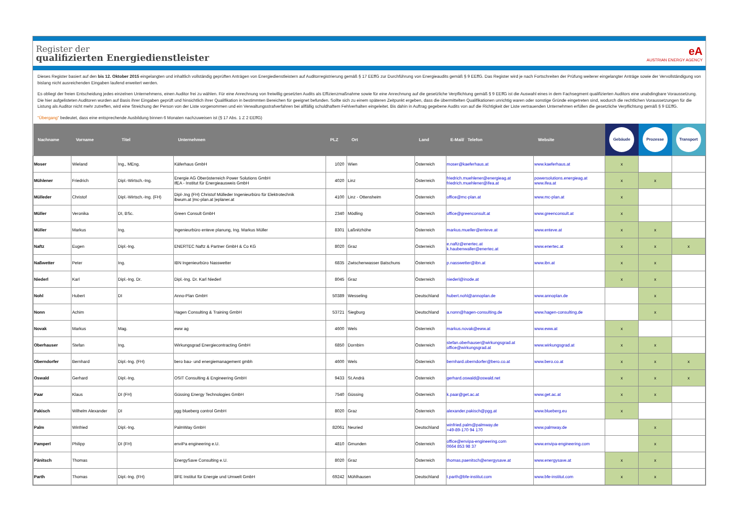Register der
qualifizierten Energiedienstleister
eA
AUSTRIAN ENERGY AGENCY
Dieses Register basiert auf den bis 12. Oktober 2015 eingelangten und inhaltlich vollständig geprüften Anträgen von Energiedienstleistern auf Auditorregistrierung gemäß § 17 EEffG zur Durchführung von Energieaudits gemäß § 9 EEffG. Das Register wird je nach Fortschreiten der Prüfung weiterer eingelangter Anträge sowie der Vervollständigung von bislang nicht ausreichenden Eingaben laufend erweitert werden.
Es obliegt der freien Entscheidung jedes einzelnen Unternehmens, einen Auditor frei zu wählen. Für eine Anrechnung von freiwillig gesetzten Audits als Effizienzmaßnahme sowie für eine Anrechnung auf die gesetzliche Verpflichtung gemäß § 9 EEffG ist die Auswahl eines in dem Fachsegment qualifizierten Auditors eine unabdingbare Voraussetzung. Die hier aufgelisteten Auditoren wurden auf Basis ihrer Eingaben geprüft und hinsichtlich ihrer Qualifikation in bestimmten Bereichen für geeignet befunden. Sollte sich zu einem späteren Zeitpunkt ergeben, dass die übermittelten Qualifikationen unrichtig waren oder sonstige Gründe eingetreten sind, wodurch die rechtlichen Voraussetzungen für die Listung als Auditor nicht mehr zutreffen, wird eine Streichung der Person von der Liste vorgenommen und ein Verwaltungsstrafverfahren bei allfällig schuldhaftem Fehlverhalten eingeleitet. Bis dahin in Auftrag gegebene Audits von auf die Richtigkeit der Liste vertrauenden Unternehmen erfüllen die gesetzliche Verpflichtung gemäß § 9 EEffG.
"Übergang" bedeutet, dass eine entsprechende Ausbildung binnen 6 Monaten nachzuweisen ist (§ 17 Abs. 1 Z 2 EEffG)
| Nachname | Vorname | Titel | Unternehmen | PLZ | Ort | Land | E-Mail/ Telefon | Website | Gebäude | Prozesse | Transport |
| --- | --- | --- | --- | --- | --- | --- | --- | --- | --- | --- | --- |
| Moser | Wieland | Ing., MEng. | Käferhaus GmbH | 1020 | Wien | Österreich | moser@kaeferhaus.at | www.kaeferhaus.at | x | | |
| Mühlener | Friedrich | Dipl.-Wirtsch.-Ing. | Energie AG Oberösterreich Power Solutions GmbH IfEA - Institut für Energieausweis GmbH | 4020 | Linz | Österreich | friedrich.muehlener@energieag.at friedrich.muehlener@ifea.at | powersolutions.energieag.at www.ifea.at | x | x | |
| Mülleder | Christof | Dipl.-Wirtsch.-Ing. (FH) | Dipl-.Ing (FH) Christof Mülleder Ingenieurbüro für Elektrotechnik ibwum.at /mc-plan.at /eplaner.at | 4100 | Linz - Ottensheim | Österreich | office@mc-plan.at | www.mc-plan.at | x | | |
| Müller | Veronika | DI, BSc. | Green Consult GmbH | 2340 | Mödling | Österreich | office@greenconsult.at | www.greenconsult.at | x | | |
| Müller | Markus | Ing. | Ingenieurbüro enteve planung, Ing. Markus Müller | 8301 | Laßnitzhöhe | Österreich | markus.mueller@enteve.at | www.enteve.at | x | x | |
| Naftz | Eugen | Dipl.-Ing. | ENERTEC Naftz & Partner GmbH & Co KG | 8020 | Graz | Österreich | e.naftz@enertec.at k.haubenwaller@enertec.at | www.enertec.at | x | x | x |
| Naßwetter | Peter | Ing. | IBN Ingenieurbüro Nasswetter | 6835 | Zwischenwasser Batschuns | Österreich | p.nasswetter@ibn.at | www.ibn.at | x | x | |
| Niederl | Karl | Dipl.-Ing. Dr. | Dipl.-Ing. Dr. Karl Niederl | 8045 | Graz | Österreich | niederl@inode.at | | x | x | |
| Nohl | Hubert | DI | Anno-Plan GmbH | 50389 | Wesseling | Deutschland | hubert.nohl@annoplan.de | www.annoplan.de | | x | |
| Nonn | Achim | | Hagen Consulting & Training GmbH | 53721 | Siegburg | Deutschland | a.nonn@hagen-consulting.de | www.hagen-consulting.de | | x | |
| Novak | Markus | Mag. | eww ag | 4600 | Wels | Österreich | markus.novak@eww.at | www.eww.at | x | | |
| Oberhauser | Stefan | Ing. | Wirkungsgrad Energiecontracting GmbH | 6850 | Dornbirn | Österreich | stefan.oberhauser@wirkungsgrad.at office@wirkungsgrad.at | www.wirkungsgrad.at | x | x | |
| Oberndorfer | Bernhard | Dipl.-Ing. (FH) | bero bau- und energiemanagement gmbh | 4600 | Wels | Österreich | bernhard.oberndorfer@bero.co.at | www.bero.co.at | x | x | x |
| Oswald | Gerhard | Dipl.-Ing. | OSIT Consulting & Engineering GmbH | 9433 | St.Andrä | Österreich | gerhard.oswald@oswald.net | | x | x | x |
| Paar | Klaus | DI (FH) | Güssing Energy Technologies GmbH | 7540 | Güssing | Österreich | k.paar@get.ac.at | www.get.ac.at | x | x | |
| Pakisch | Wilhelm Alexander | DI | pgg blueberg control GmbH | 8020 | Graz | Österreich | alexander.pakisch@pgg.at | www.blueberg.eu | x | | |
| Palm | Winfried | Dipl.-Ing. | PalmWay GmbH | 82061 | Neuried | Deutschland | winfried.palm@palmway.de +49-89-170 94 170 | www.palmway.de | | x | |
| Pamperl | Philipp | DI (FH) | enviPa engineering e.U. | 4810 | Gmunden | Österreich | office@envipa-engineering.com 0664 853 98 37 | www.envipa-engineering.com | | x | |
| Pänitsch | Thomas | | EnergySave Consulting e.U. | 8020 | Graz | Österreich | thomas.paenitsch@energysave.at | www.energysave.at | x | x | |
| Parth | Thomas | Dipl.-Ing. (FH) | BFE Institut für Energie und Umwelt GmbH | 69242 | Mühlhausen | Deutschland | t.parth@bfe-institut.com | www.bfe-institut.com | x | x | |